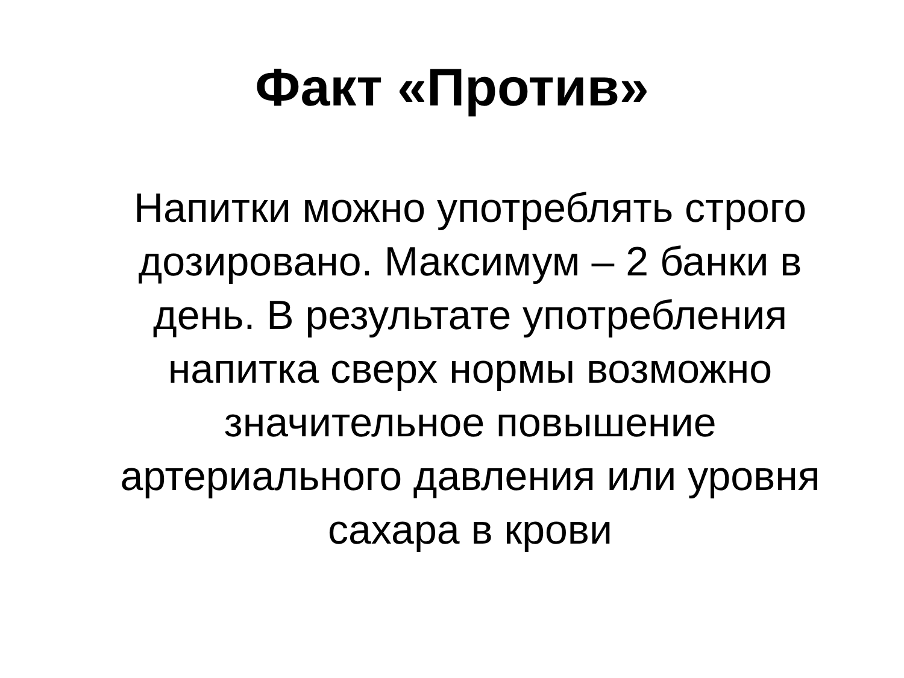Факт «Против»
Напитки можно употреблять строго дозировано. Максимум – 2 банки в день. В результате употребления напитка сверх нормы возможно значительное повышение артериального давления или уровня сахара в крови